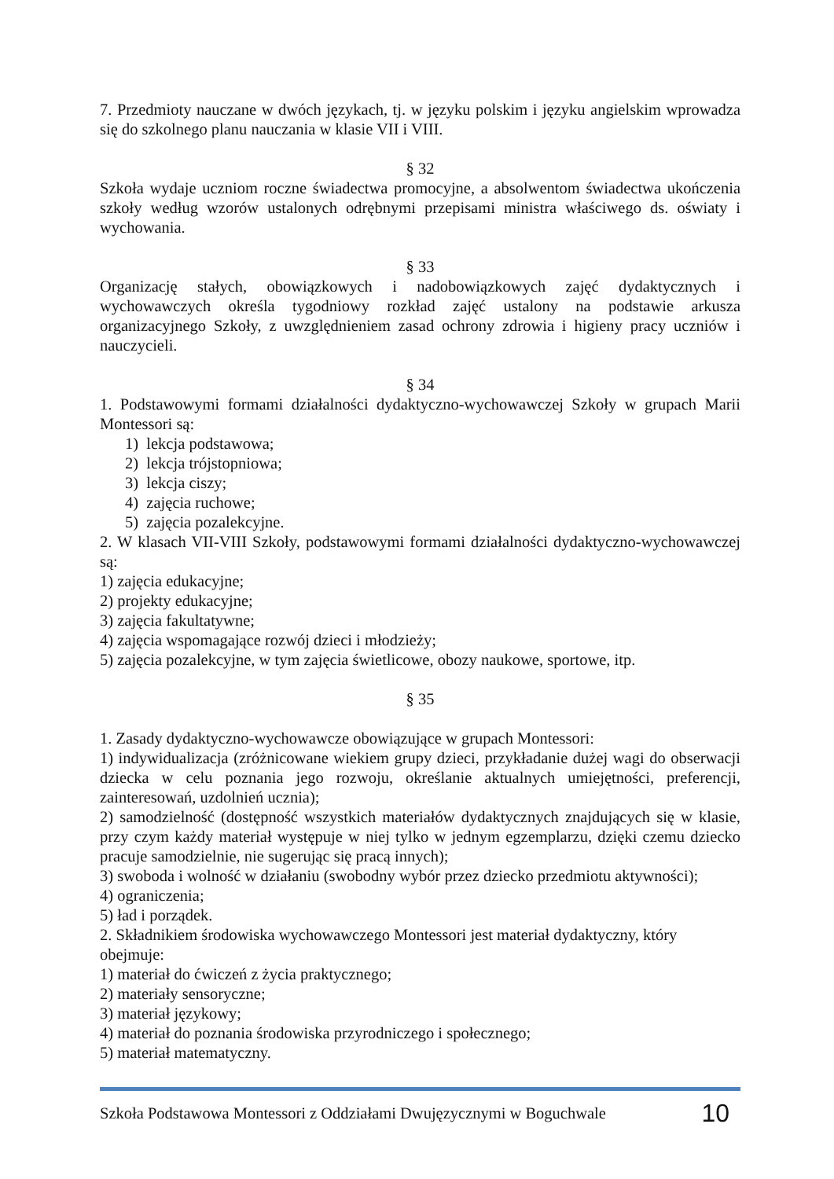7. Przedmioty nauczane w dwóch językach, tj. w języku polskim i języku angielskim wprowadza się do szkolnego planu nauczania w klasie VII i VIII.
§ 32
Szkoła wydaje uczniom roczne świadectwa promocyjne, a absolwentom świadectwa ukończenia szkoły według wzorów ustalonych odrębnymi przepisami ministra właściwego ds. oświaty i wychowania.
§ 33
Organizację stałych, obowiązkowych i nadobowiązkowych zajęć dydaktycznych i wychowawczych określa tygodniowy rozkład zajęć ustalony na podstawie arkusza organizacyjnego Szkoły, z uwzględnieniem zasad ochrony zdrowia i higieny pracy uczniów i nauczycieli.
§ 34
1. Podstawowymi formami działalności dydaktyczno-wychowawczej Szkoły w grupach Marii Montessori są:
1) lekcja podstawowa;
2) lekcja trójstopniowa;
3) lekcja ciszy;
4) zajęcia ruchowe;
5) zajęcia pozalekcyjne.
2. W klasach VII-VIII Szkoły, podstawowymi formami działalności dydaktyczno-wychowawczej są:
1) zajęcia edukacyjne;
2) projekty edukacyjne;
3) zajęcia fakultatywne;
4) zajęcia wspomagające rozwój dzieci i młodzieży;
5) zajęcia pozalekcyjne, w tym zajęcia świetlicowe, obozy naukowe, sportowe, itp.
§ 35
1. Zasady dydaktyczno-wychowawcze obowiązujące w grupach Montessori:
1) indywidualizacja (zróżnicowane wiekiem grupy dzieci, przykładanie dużej wagi do obserwacji dziecka w celu poznania jego rozwoju, określanie aktualnych umiejętności, preferencji, zainteresowań, uzdolnień ucznia);
2) samodzielność (dostępność wszystkich materiałów dydaktycznych znajdujących się w klasie, przy czym każdy materiał występuje w niej tylko w jednym egzemplarzu, dzięki czemu dziecko pracuje samodzielnie, nie sugerując się pracą innych);
3) swoboda i wolność w działaniu (swobodny wybór przez dziecko przedmiotu aktywności);
4) ograniczenia;
5) ład i porządek.
2. Składnikiem środowiska wychowawczego Montessori jest materiał dydaktyczny, który obejmuje:
1) materiał do ćwiczeń z życia praktycznego;
2) materiały sensoryczne;
3) materiał językowy;
4) materiał do poznania środowiska przyrodniczego i społecznego;
5) materiał matematyczny.
Szkoła Podstawowa Montessori z Oddziałami Dwujęzycznymi w Boguchwale 10